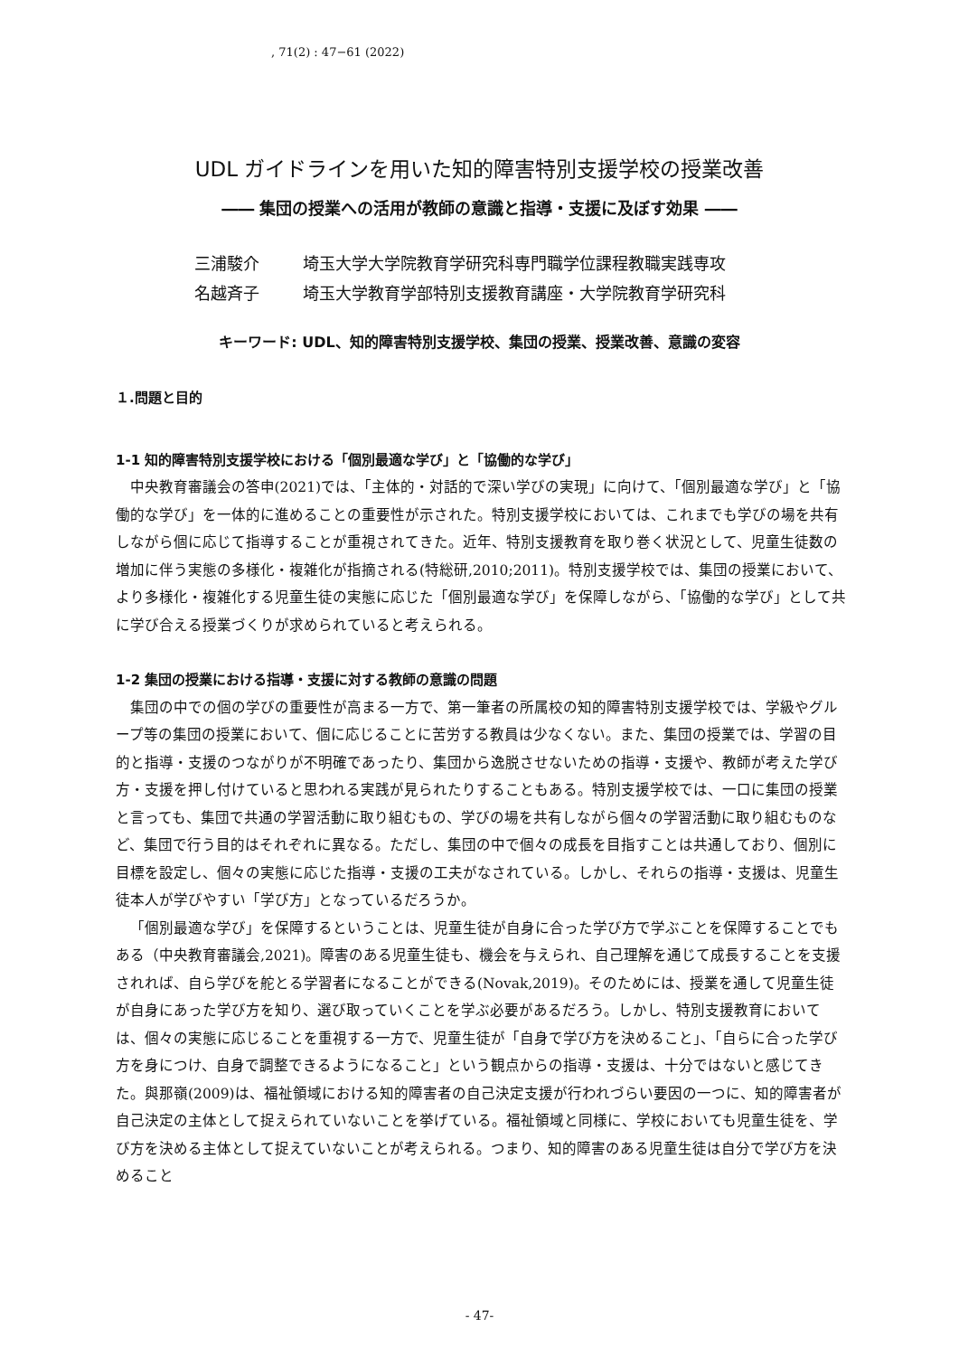, 71(2) : 47−61 (2022)
UDL ガイドラインを用いた知的障害特別支援学校の授業改善
―― 集団の授業への活用が教師の意識と指導・支援に及ぼす効果 ――
三浦駿介 埼玉大学大学院教育学研究科専門職学位課程教職実践専攻
名越斉子 埼玉大学教育学部特別支援教育講座・大学院教育学研究科
キーワード: UDL、知的障害特別支援学校、集団の授業、授業改善、意識の変容
１.問題と目的
1-1 知的障害特別支援学校における「個別最適な学び」と「協働的な学び」
中央教育審議会の答申(2021)では、「主体的・対話的で深い学びの実現」に向けて、「個別最適な学び」と「協働的な学び」を一体的に進めることの重要性が示された。特別支援学校においては、これまでも学びの場を共有しながら個に応じて指導することが重視されてきた。近年、特別支援教育を取り巻く状況として、児童生徒数の増加に伴う実態の多様化・複雑化が指摘される(特総研,2010;2011)。特別支援学校では、集団の授業において、より多様化・複雑化する児童生徒の実態に応じた「個別最適な学び」を保障しながら、「協働的な学び」として共に学び合える授業づくりが求められていると考えられる。
1-2 集団の授業における指導・支援に対する教師の意識の問題
集団の中での個の学びの重要性が高まる一方で、第一筆者の所属校の知的障害特別支援学校では、学級やグループ等の集団の授業において、個に応じることに苦労する教員は少なくない。また、集団の授業では、学習の目的と指導・支援のつながりが不明確であったり、集団から逸脱させないための指導・支援や、教師が考えた学び方・支援を押し付けていると思われる実践が見られたりすることもある。特別支援学校では、一口に集団の授業と言っても、集団で共通の学習活動に取り組むもの、学びの場を共有しながら個々の学習活動に取り組むものなど、集団で行う目的はそれぞれに異なる。ただし、集団の中で個々の成長を目指すことは共通しており、個別に目標を設定し、個々の実態に応じた指導・支援の工夫がなされている。しかし、それらの指導・支援は、児童生徒本人が学びやすい「学び方」となっているだろうか。
「個別最適な学び」を保障するということは、児童生徒が自身に合った学び方で学ぶことを保障することでもある（中央教育審議会,2021)。障害のある児童生徒も、機会を与えられ、自己理解を通じて成長することを支援されれば、自ら学びを舵とる学習者になることができる(Novak,2019)。そのためには、授業を通して児童生徒が自身にあった学び方を知り、選び取っていくことを学ぶ必要があるだろう。しかし、特別支援教育においては、個々の実態に応じることを重視する一方で、児童生徒が「自身で学び方を決めること」、「自らに合った学び方を身につけ、自身で調整できるようになること」という観点からの指導・支援は、十分ではないと感じてきた。與那嶺(2009)は、福祉領域における知的障害者の自己決定支援が行われづらい要因の一つに、知的障害者が自己決定の主体として捉えられていないことを挙げている。福祉領域と同様に、学校においても児童生徒を、学び方を決める主体として捉えていないことが考えられる。つまり、知的障害のある児童生徒は自分で学び方を決めること
- 47-